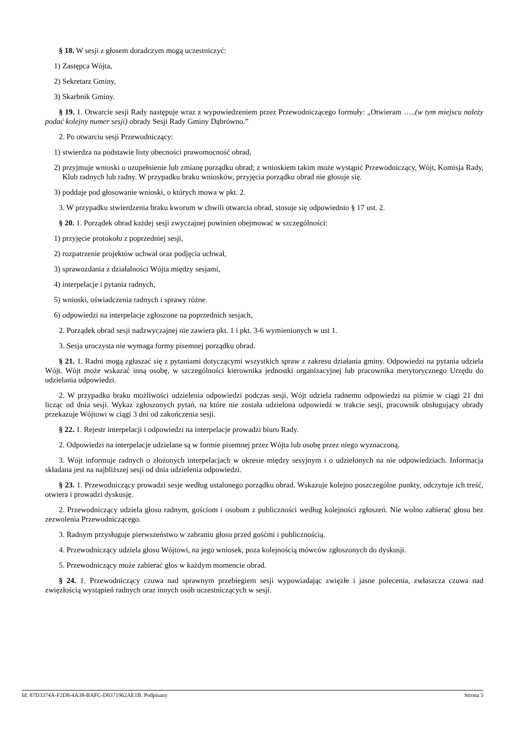§ 18. W sesji z głosem doradczym mogą uczestniczyć:
1) Zastępca Wójta,
2) Sekretarz Gminy,
3) Skarbnik Gminy.
§ 19. 1. Otwarcie sesji Rady następuje wraz z wypowiedzeniem przez Przewodniczącego formuły: „Otwieram …..(w tym miejscu należy podać kolejny numer sesji) obrady Sesji Rady Gminy Dąbrówno.”
2. Po otwarciu sesji Przewodniczący:
1) stwierdza na podstawie listy obecności prawomocność obrad,
2) przyjmuje wnioski o uzupełnienie lub zmianę porządku obrad; z wnioskiem takim może wystąpić Przewodniczący, Wójt, Komisja Rady, Klub radnych lub radny. W przypadku braku wniosków, przyjęcia porządku obrad nie głosuje się.
3) poddaje pod głosowanie wnioski, o których mowa w pkt. 2.
3. W przypadku stwierdzenia braku kworum w chwili otwarcia obrad, stosuje się odpowiednio § 17 ust. 2.
§ 20. 1. Porządek obrad każdej sesji zwyczajnej powinien obejmować w szczególności:
1) przyjęcie protokołu z poprzedniej sesji,
2) rozpatrzenie projektów uchwał oraz podjęcia uchwał,
3) sprawozdania z działalności Wójta między sesjami,
4) interpelacje i pytania radnych,
5) wnioski, oświadczenia radnych i sprawy różne.
6) odpowiedzi na interpelacje zgłoszone na poprzednich sesjach,
2. Porządek obrad sesji nadzwyczajnej nie zawiera pkt. 1 i pkt. 3-6 wymienionych w ust 1.
3. Sesja uroczysta nie wymaga formy pisemnej porządku obrad.
§ 21. 1. Radni mogą zgłaszać się z pytaniami dotyczącymi wszystkich spraw z zakresu działania gminy. Odpowiedzi na pytania udziela Wójt. Wójt może wskazać inną osobę, w szczególności kierownika jednostki organizacyjnej lub pracownika merytorycznego Urzędu do udzielania odpowiedzi.
2. W przypadku braku możliwości udzielenia odpowiedzi podczas sesji, Wójt udziela radnemu odpowiedzi na piśmie w ciągi 21 dni licząc od dnia sesji. Wykaz zgłoszonych pytań, na które nie została udzielona odpowiedź w trakcie sesji, pracownik obsługujący obrady przekazuje Wójtowi w ciągi 3 dni od zakończenia sesji.
§ 22. 1. Rejestr interpelacji i odpowiedzi na interpelacje prowadzi biuro Rady.
2. Odpowiedzi na interpelacje udzielane są w formie pisemnej przez Wójta lub osobę przez niego wyznaczoną.
3. Wójt informuje radnych o złożonych interpelacjach w okresie między sesyjnym i o udzielonych na nie odpowiedziach. Informacja składana jest na najbliższej sesji od dnia udzielenia odpowiedzi.
§ 23. 1. Przewodniczący prowadzi sesje według ustalonego porządku obrad. Wskazuje kolejno poszczególne punkty, odczytuje ich treść, otwiera i prowadzi dyskusję.
2. Przewodniczący udziela głosu radnym, gościom i osobom z publiczności według kolejności zgłoszeń. Nie wolno zabierać głosu bez zezwolenia Przewodniczącego.
3. Radnym przysługuje pierwszeństwo w zabraniu głosu przed gośćmi i publicznością.
4. Przewodniczący udziela głosu Wójtowi, na jego wniosek, poza kolejnością mówców zgłoszonych do dyskusji.
5. Przewodniczący może zabierać głos w każdym momencie obrad.
§ 24. 1. Przewodniczący czuwa nad sprawnym przebiegiem sesji wypowiadając zwięzłe i jasne polecenia, zwłaszcza czuwa nad zwięzłością wystąpień radnych oraz innych osób uczestniczących w sesji.
Id: 87D3374A-F2D8-4A38-BAFC-D0371962AE1B. Podpisany Strona 5